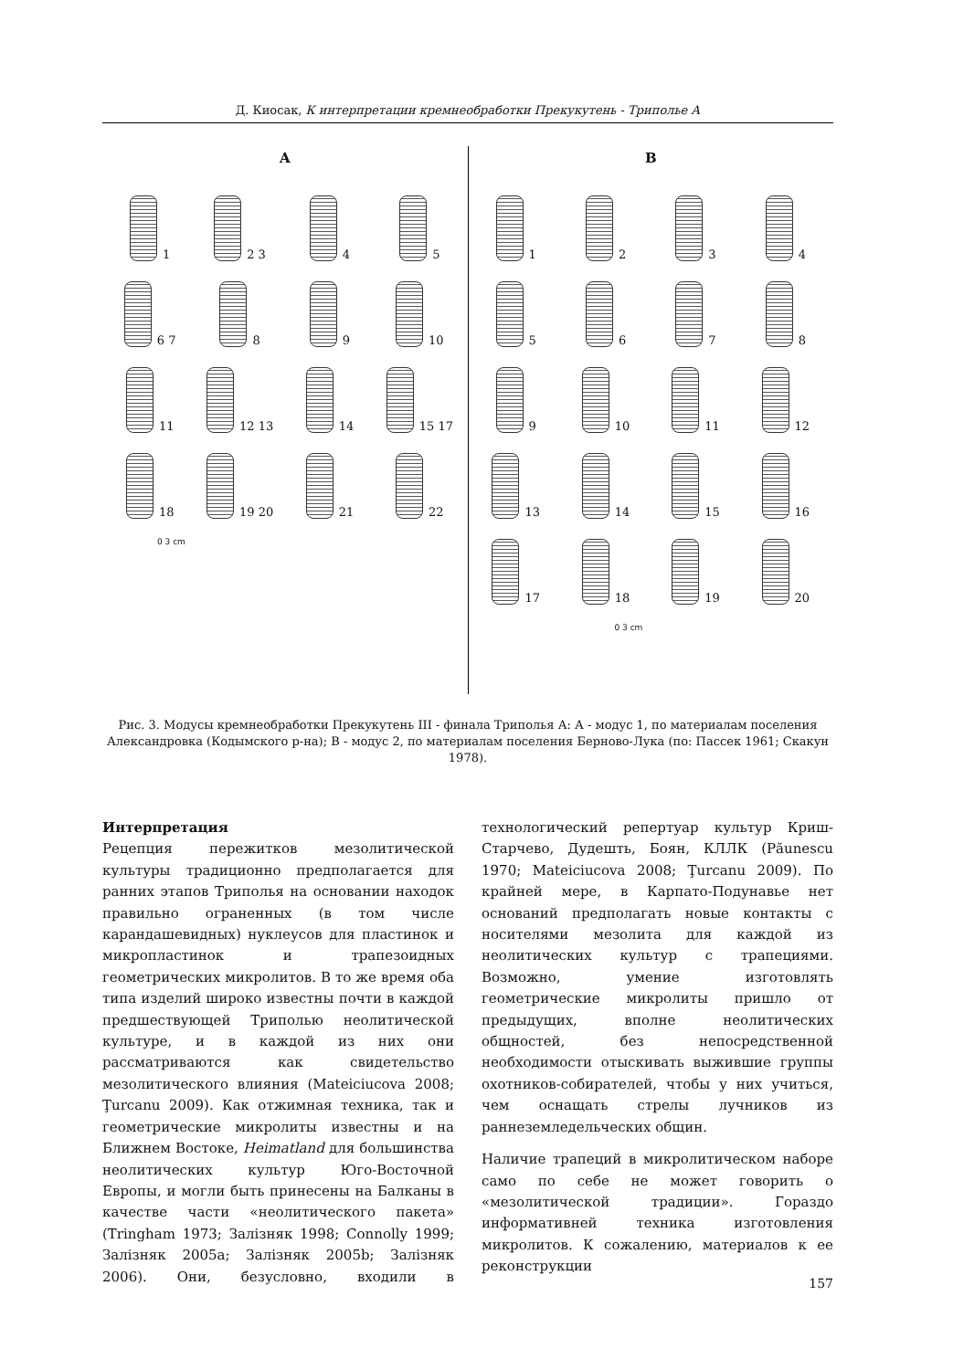Д. Киосак, К интерпретации кремнеобработки Прекукутень - Триполье А
A
1
2 3
4
5
6 7
8
9
10
11
12 13
14
15 17
18
19 20
21
22
0 3 cm
B
1
2
3
4
5
6
7
8
9
10
11
12
13
14
15
16
17
18
19
20
0 3 cm
Рис. 3. Модусы кремнеобработки Прекукутень III - финала Триполья А: А - модус 1, по материалам поселения Александровка (Кодымского р-на); В - модус 2, по материалам поселения Берново-Лука (по: Пассек 1961; Скакун 1978).
Интерпретация
Рецепция пережитков мезолитической культуры традиционно предполагается для ранних этапов Триполья на основании находок правильно ограненных (в том числе карандашевидных) нуклеусов для пластинок и микропластинок и трапезоидных геометрических микролитов. В то же время оба типа изделий широко известны почти в каждой предшествующей Триполью неолитической культуре, и в каждой из них они рассматриваются как свидетельство мезолитического влияния (Mateiciucova 2008; Ţurcanu 2009). Как отжимная техника, так и геометрические микролиты известны и на Ближнем Востоке, Heimatland для большинства неолитических культур Юго-Восточной Европы, и могли быть принесены на Балканы в качестве части «неолитического пакета» (Tringham 1973; Залізняк 1998; Connolly 1999; Залізняк 2005a; Залізняк 2005b; Залізняк 2006). Они, безусловно, входили в технологический репертуар культур Криш-Старчево, Дудешть, Боян, КЛЛК (Păunescu 1970; Mateiciucova 2008; Ţurcanu 2009). По крайней мере, в Карпато-Подунавье нет оснований предполагать новые контакты с носителями мезолита для каждой из неолитических культур с трапециями. Возможно, умение изготовлять геометрические микролиты пришло от предыдущих, вполне неолитических общностей, без непосредственной необходимости отыскивать выжившие группы охотников-собирателей, чтобы у них учиться, чем оснащать стрелы лучников из раннеземледельческих общин.
Наличие трапеций в микролитическом наборе само по себе не может говорить о «мезолитической традиции». Гораздо информативней техника изготовления микролитов. К сожалению, материалов к ее реконструкции
157